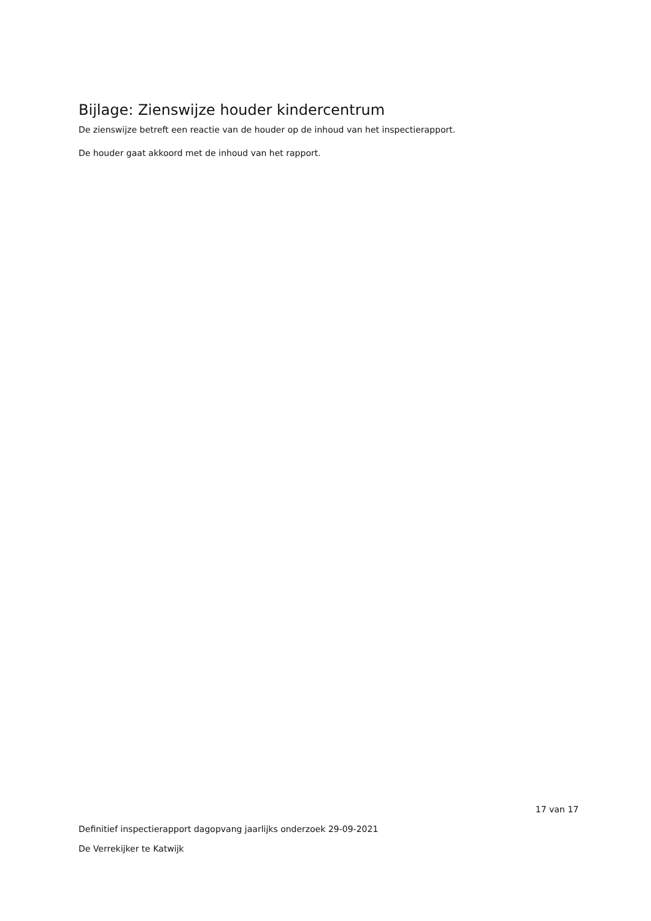Bijlage: Zienswijze houder kindercentrum
De zienswijze betreft een reactie van de houder op de inhoud van het inspectierapport.
De houder gaat akkoord met de inhoud van het rapport.
17 van 17
Definitief inspectierapport dagopvang jaarlijks onderzoek 29-09-2021
De Verrekijker te Katwijk